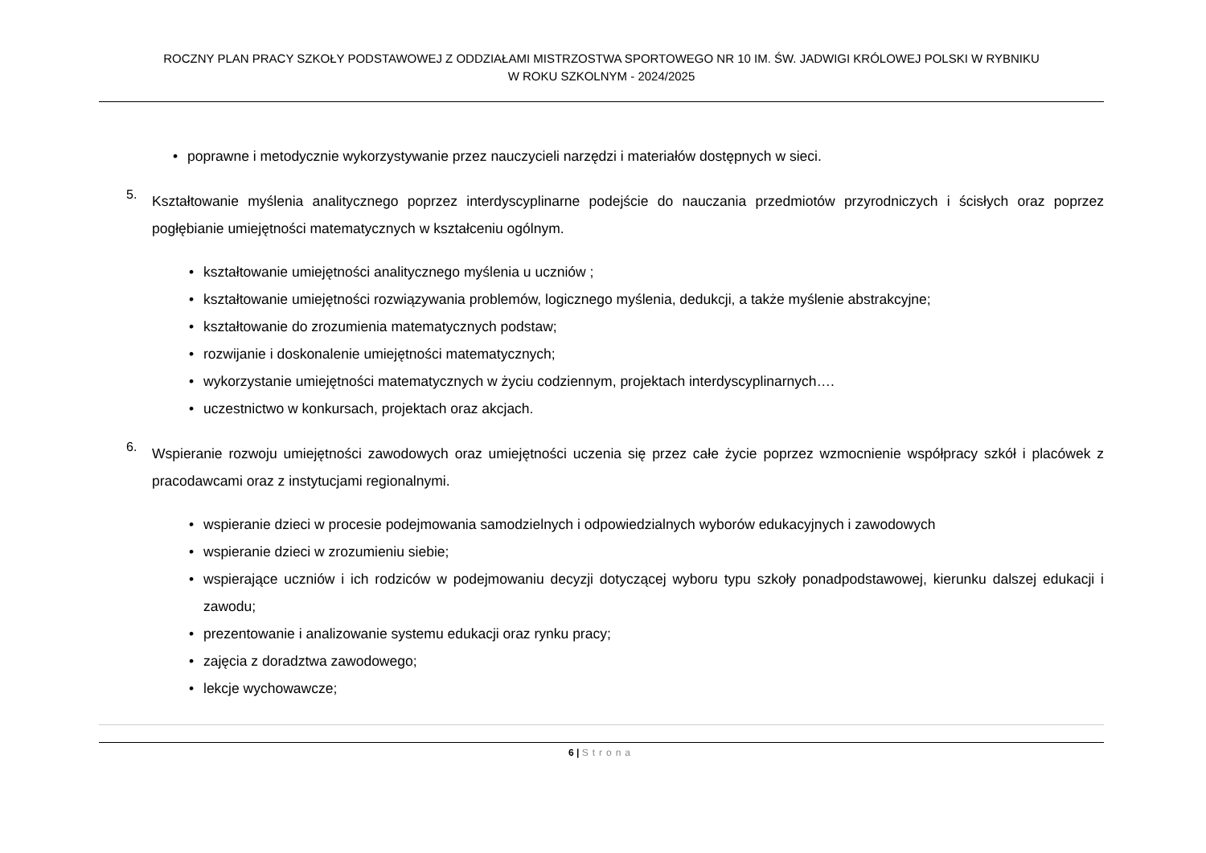ROCZNY PLAN PRACY SZKOŁY PODSTAWOWEJ Z ODDZIAŁAMI MISTRZOSTWA SPORTOWEGO NR 10 IM. ŚW. JADWIGI KRÓLOWEJ POLSKI W RYBNIKU
W ROKU SZKOLNYM - 2024/2025
• poprawne i metodycznie wykorzystywanie przez nauczycieli narzędzi i materiałów dostępnych w sieci.
5.
Kształtowanie myślenia analitycznego poprzez interdyscyplinarne podejście do nauczania przedmiotów przyrodniczych i ścisłych oraz poprzez pogłębianie umiejętności matematycznych w kształceniu ogólnym.
• kształtowanie umiejętności analitycznego myślenia u uczniów ;
• kształtowanie umiejętności rozwiązywania problemów, logicznego myślenia, dedukcji, a także myślenie abstrakcyjne;
• kształtowanie do zrozumienia matematycznych podstaw;
• rozwijanie i doskonalenie umiejętności matematycznych;
• wykorzystanie umiejętności matematycznych w życiu codziennym, projektach interdyscyplinarnych….
• uczestnictwo w konkursach, projektach oraz akcjach.
6.
Wspieranie rozwoju umiejętności zawodowych oraz umiejętności uczenia się przez całe życie poprzez wzmocnienie współpracy szkół i placówek z pracodawcami oraz z instytucjami regionalnymi.
• wspieranie dzieci w procesie podejmowania samodzielnych i odpowiedzialnych wyborów edukacyjnych i zawodowych
• wspieranie dzieci w zrozumieniu siebie;
• wspierające uczniów i ich rodziców w podejmowaniu decyzji dotyczącej wyboru typu szkoły ponadpodstawowej, kierunku dalszej edukacji i zawodu;
• prezentowanie i analizowanie systemu edukacji oraz rynku pracy;
• zajęcia z doradztwa zawodowego;
• lekcje wychowawcze;
6 | Strona